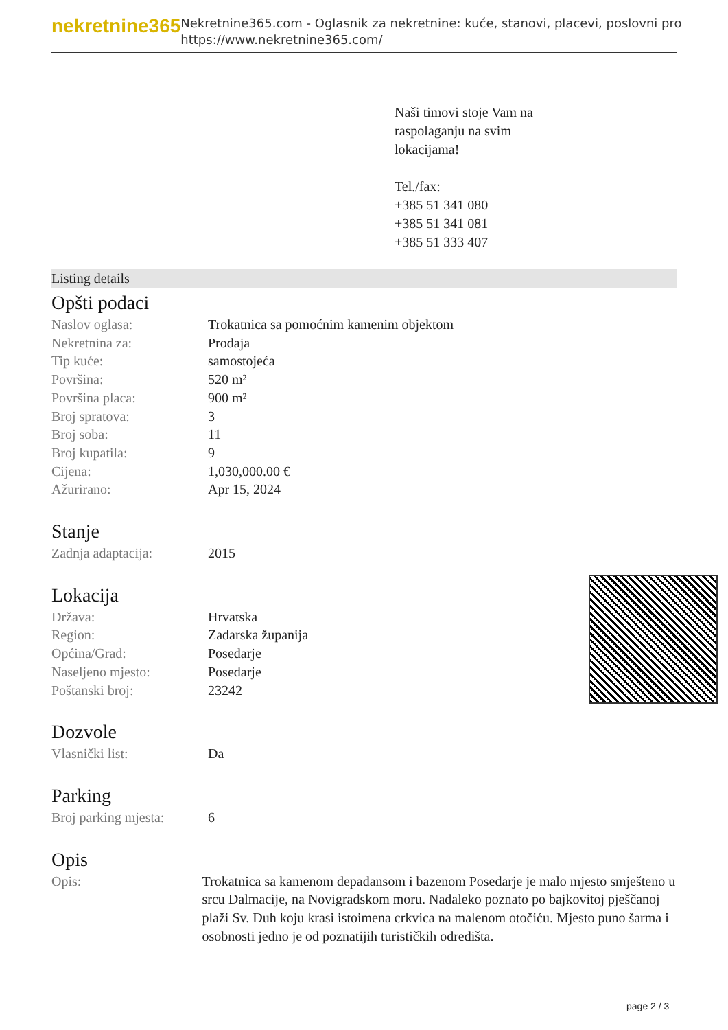nekretnine365
Nekretnine365.com - Oglasnik za nekretnine: kuće, stanovi, placevi, poslovni pro
https://www.nekretnine365.com/
Naši timovi stoje Vam na
raspolaganju na svim
lokacijama!
Tel./fax:
+385 51 341 080
+385 51 341 081
+385 51 333 407
Listing details
Opšti podaci
| Naslov oglasa: | Trokatnica sa pomoćnim kamenim objektom |
| Nekretnina za: | Prodaja |
| Tip kuće: | samostojeća |
| Površina: | 520 m² |
| Površina placa: | 900 m² |
| Broj spratova: | 3 |
| Broj soba: | 11 |
| Broj kupatila: | 9 |
| Cijena: | 1,030,000.00 € |
| Ažurirano: | Apr 15, 2024 |
Stanje
| Zadnja adaptacija: | 2015 |
Lokacija
| Država: | Hrvatska |
| Region: | Zadarska županija |
| Općina/Grad: | Posedarje |
| Naseljeno mjesto: | Posedarje |
| Poštanski broj: | 23242 |
Dozvole
| Vlasnički list: | Da |
Parking
| Broj parking mjesta: | 6 |
Opis
| Opis: | Trokatnica sa kamenom depadansom i bazenom Posedarje je malo mjesto smješteno u srcu Dalmacije, na Novigradskom moru. Nadaleko poznato po bajkovitoj pješčanoj plaži Sv. Duh koju krasi istoimena crkvica na malenom otočiću. Mjesto puno šarma i osobnosti jedno je od poznatijih turističkih odredišta. |
page 2 / 3